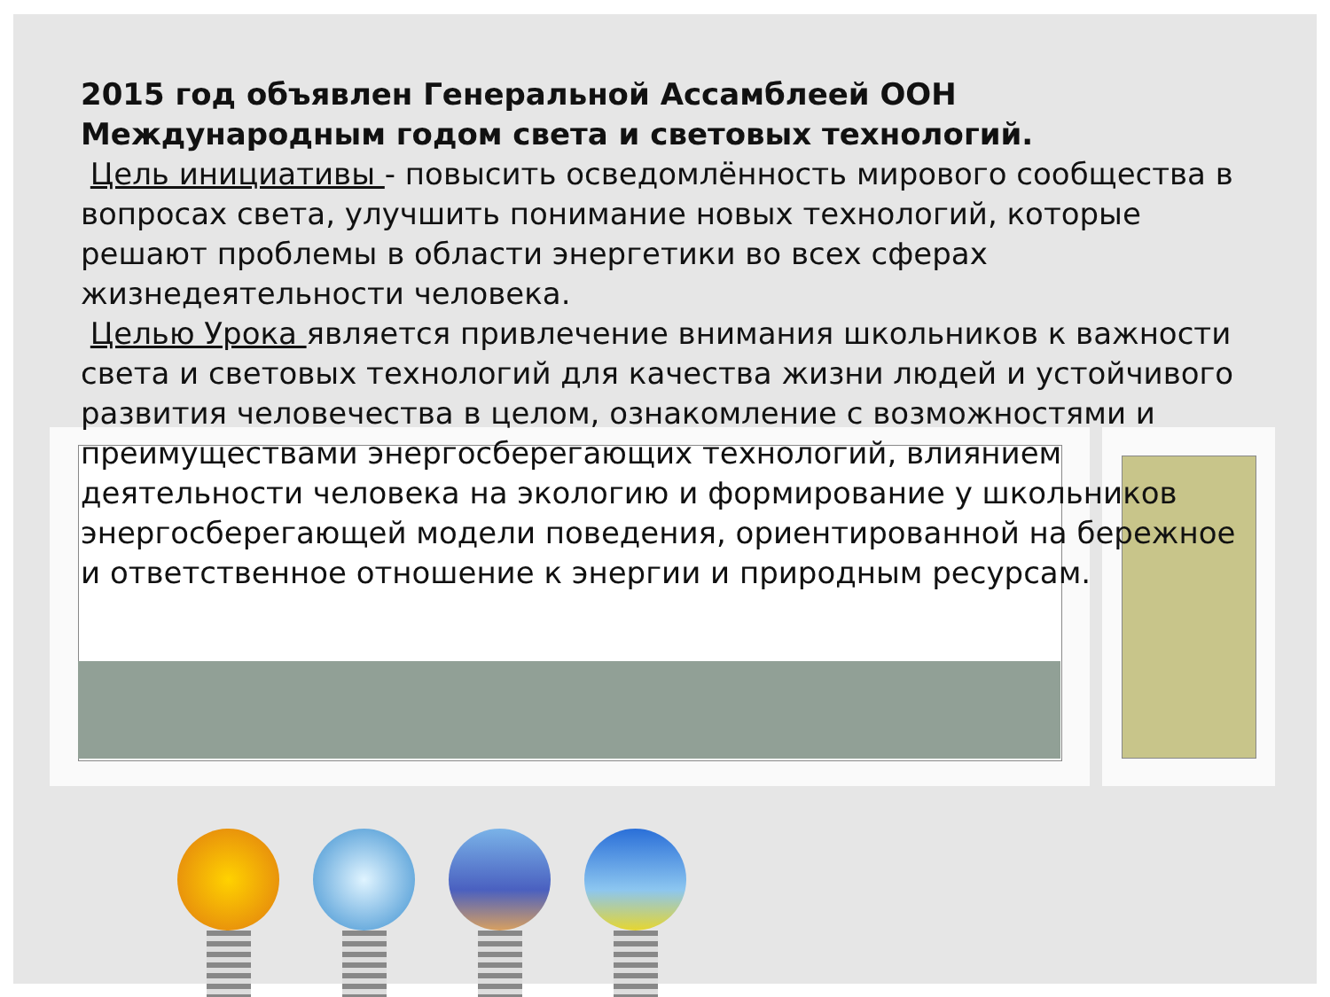2015 год объявлен Генеральной Ассамблеей ООН Международным годом света и световых технологий.
Цель инициативы - повысить осведомлённость мирового сообщества в вопросах света, улучшить понимание новых технологий, которые решают проблемы в области энергетики во всех сферах жизнедеятельности человека.
Целью Урока является привлечение внимания школьников к важности света и световых технологий для качества жизни людей и устойчивого развития человечества в целом, ознакомление с возможностями и преимуществами энергосберегающих технологий, влиянием деятельности человека на экологию и формирование у школьников энергосберегающей модели поведения, ориентированной на бережное и ответственное отношение к энергии и природным ресурсам.